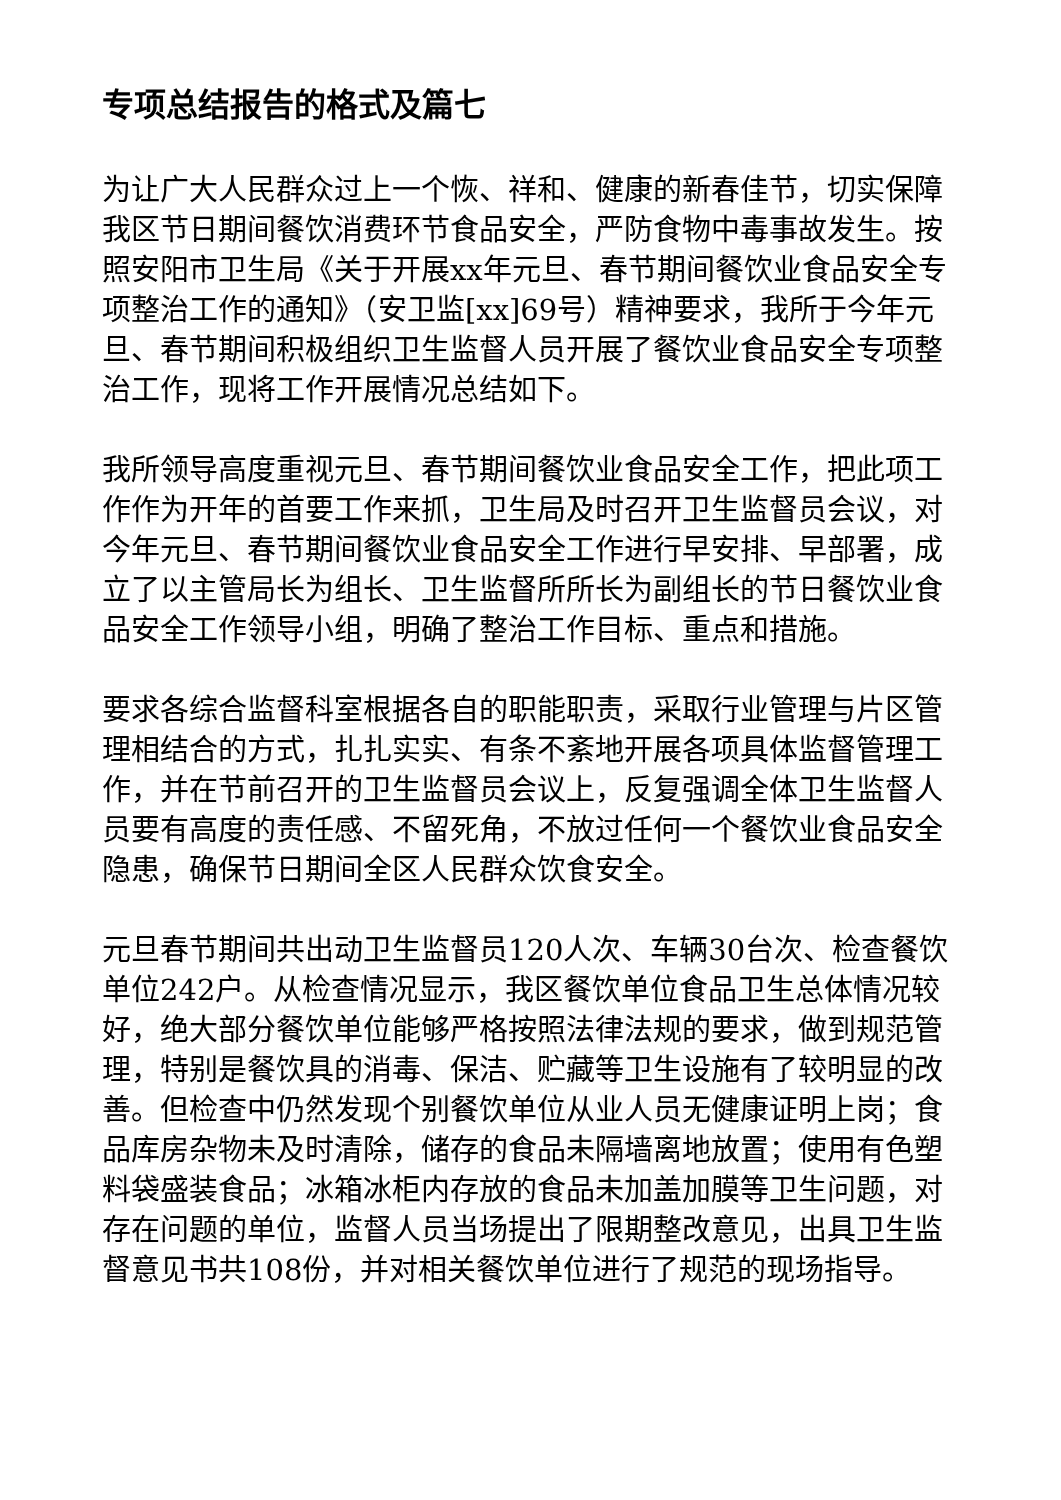专项总结报告的格式及篇七
为让广大人民群众过上一个恢、祥和、健康的新春佳节，切实保障我区节日期间餐饮消费环节食品安全，严防食物中毒事故发生。按照安阳市卫生局《关于开展xx年元旦、春节期间餐饮业食品安全专项整治工作的通知》（安卫监[xx]69号）精神要求，我所于今年元旦、春节期间积极组织卫生监督人员开展了餐饮业食品安全专项整治工作，现将工作开展情况总结如下。
我所领导高度重视元旦、春节期间餐饮业食品安全工作，把此项工作作为开年的首要工作来抓，卫生局及时召开卫生监督员会议，对今年元旦、春节期间餐饮业食品安全工作进行早安排、早部署，成立了以主管局长为组长、卫生监督所所长为副组长的节日餐饮业食品安全工作领导小组，明确了整治工作目标、重点和措施。
要求各综合监督科室根据各自的职能职责，采取行业管理与片区管理相结合的方式，扎扎实实、有条不紊地开展各项具体监督管理工作，并在节前召开的卫生监督员会议上，反复强调全体卫生监督人员要有高度的责任感、不留死角，不放过任何一个餐饮业食品安全隐患，确保节日期间全区人民群众饮食安全。
元旦春节期间共出动卫生监督员120人次、车辆30台次、检查餐饮单位242户。从检查情况显示，我区餐饮单位食品卫生总体情况较好，绝大部分餐饮单位能够严格按照法律法规的要求，做到规范管理，特别是餐饮具的消毒、保洁、贮藏等卫生设施有了较明显的改善。但检查中仍然发现个别餐饮单位从业人员无健康证明上岗；食品库房杂物未及时清除，储存的食品未隔墙离地放置；使用有色塑料袋盛装食品；冰箱冰柜内存放的食品未加盖加膜等卫生问题，对存在问题的单位，监督人员当场提出了限期整改意见，出具卫生监督意见书共108份，并对相关餐饮单位进行了规范的现场指导。